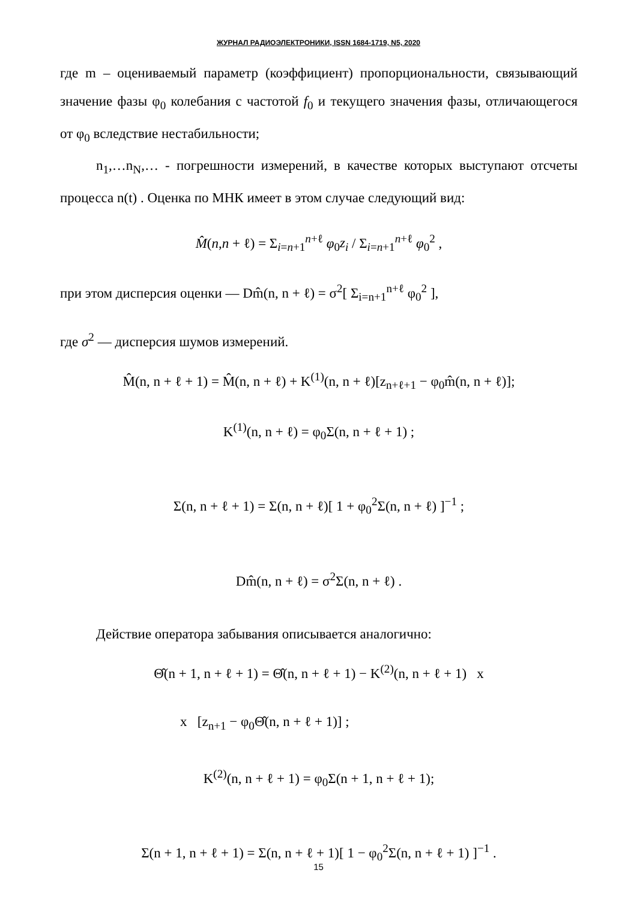ЖУРНАЛ РАДИОЭЛЕКТРОНИКИ, ISSN 1684-1719, N5, 2020
где m – оцениваемый параметр (коэффициент) пропорциональности, связывающий значение фазы φ<sub>0</sub> колебания с частотой f<sub>0</sub> и текущего значения фазы, отличающегося от φ<sub>0</sub> вследствие нестабильности;
n<sub>1</sub>,…n<sub>N</sub>,… - погрешности измерений, в качестве которых выступают отсчеты процесса n(t) . Оценка по МНК имеет в этом случае следующий вид:
M̂(n,n + ℓ) = Σ<sub>i=n+1</sub><sup>n+ℓ</sup> φ<sub>0</sub>z<sub>i</sub> / Σ<sub>i=n+1</sub><sup>n+ℓ</sup> φ<sub>0</sub><sup>2</sup> ,
при этом дисперсия оценки — Dm̂(n, n + ℓ) = σ<sup>2</sup>[ Σ<sub>i=n+1</sub><sup>n+ℓ</sup> φ<sub>0</sub><sup>2</sup> ],
где σ<sup>2</sup> — дисперсия шумов измерений.
M̂(n, n + ℓ + 1) = M̂(n, n + ℓ) + K<sup>(1)</sup>(n, n + ℓ)[z<sub>n+ℓ+1</sub> − φ<sub>0</sub>m̂(n, n + ℓ)];
K<sup>(1)</sup>(n, n + ℓ) = φ<sub>0</sub>Σ(n, n + ℓ + 1) ;
Σ(n, n + ℓ + 1) = Σ(n, n + ℓ)[ 1 + φ<sub>0</sub><sup>2</sup>Σ(n, n + ℓ) ]<sup>−1</sup> ;
Dm̂(n, n + ℓ) = σ<sup>2</sup>Σ(n, n + ℓ) .
Действие оператора забывания описывается аналогично:
Θ̂(n + 1, n + ℓ + 1) = Θ̂(n, n + ℓ + 1) − K<sup>(2)</sup>(n, n + ℓ + 1) x
x [z<sub>n+1</sub> − φ<sub>0</sub>Θ̂(n, n + ℓ + 1)] ;
K<sup>(2)</sup>(n, n + ℓ + 1) = φ<sub>0</sub>Σ(n + 1, n + ℓ + 1);
Σ(n + 1, n + ℓ + 1) = Σ(n, n + ℓ + 1)[ 1 − φ<sub>0</sub><sup>2</sup>Σ(n, n + ℓ + 1) ]<sup>−1</sup> .
15